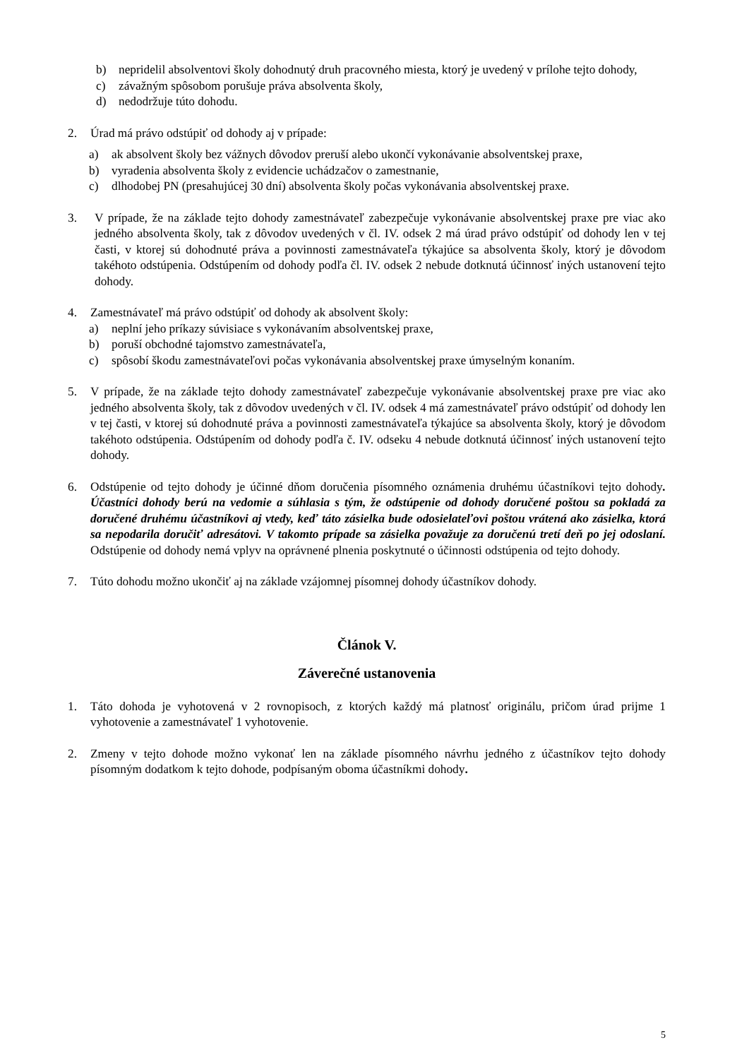b) nepridelil absolventovi školy dohodnutý druh pracovného miesta, ktorý je uvedený v prílohe tejto dohody,
c) závažným spôsobom porušuje práva absolventa školy,
d) nedodržuje túto dohodu.
2. Úrad má právo odstúpiť od dohody aj v prípade:
a) ak absolvent školy bez vážnych dôvodov preruší alebo ukončí vykonávanie absolventskej praxe,
b) vyradenia absolventa školy z evidencie uchádzačov o zamestnanie,
c) dlhodobej PN (presahujúcej 30 dní) absolventa školy počas vykonávania absolventskej praxe.
3. V prípade, že na základe tejto dohody zamestnávateľ zabezpečuje vykonávanie absolventskej praxe pre viac ako jedného absolventa školy, tak z dôvodov uvedených v čl. IV. odsek 2 má úrad právo odstúpiť od dohody len v tej časti, v ktorej sú dohodnuté práva a povinnosti zamestnávateľa týkajúce sa absolventa školy, ktorý je dôvodom takéhoto odstúpenia. Odstúpením od dohody podľa čl. IV. odsek 2 nebude dotknutá účinnosť iných ustanovení tejto dohody.
4. Zamestnávateľ má právo odstúpiť od dohody ak absolvent školy:
a) neplní jeho príkazy súvisiace s vykonávaním absolventskej praxe,
b) poruší obchodné tajomstvo zamestnávateľa,
c) spôsobí škodu zamestnávateľovi počas vykonávania absolventskej praxe úmyselným konaním.
5. V prípade, že na základe tejto dohody zamestnávateľ zabezpečuje vykonávanie absolventskej praxe pre viac ako jedného absolventa školy, tak z dôvodov uvedených v čl. IV. odsek 4 má zamestnávateľ právo odstúpiť od dohody len v tej časti, v ktorej sú dohodnuté práva a povinnosti zamestnávateľa týkajúce sa absolventa školy, ktorý je dôvodom takéhoto odstúpenia. Odstúpením od dohody podľa č. IV. odseku 4 nebude dotknutá účinnosť iných ustanovení tejto dohody.
6. Odstúpenie od tejto dohody je účinné dňom doručenia písomného oznámenia druhému účastníkovi tejto dohody. Účastníci dohody berú na vedomie a súhlasia s tým, že odstúpenie od dohody doručené poštou sa pokladá za doručené druhému účastníkovi aj vtedy, keď táto zásielka bude odosielateľovi poštou vrátená ako zásielka, ktorá sa nepodarila doručiť adresátovi. V takomto prípade sa zásielka považuje za doručenú tretí deň po jej odoslaní. Odstúpenie od dohody nemá vplyv na oprávnené plnenia poskytnuté o účinnosti odstúpenia od tejto dohody.
7. Túto dohodu možno ukončiť aj na základe vzájomnej písomnej dohody účastníkov dohody.
Článok V.
Záverečné ustanovenia
1. Táto dohoda je vyhotovená v 2 rovnopisoch, z ktorých každý má platnosť originálu, pričom úrad prijme 1 vyhotovenie a zamestnávateľ 1 vyhotovenie.
2. Zmeny v tejto dohode možno vykonať len na základe písomného návrhu jedného z účastníkov tejto dohody písomným dodatkom k tejto dohode, podpísaným oboma účastníkmi dohody.
5